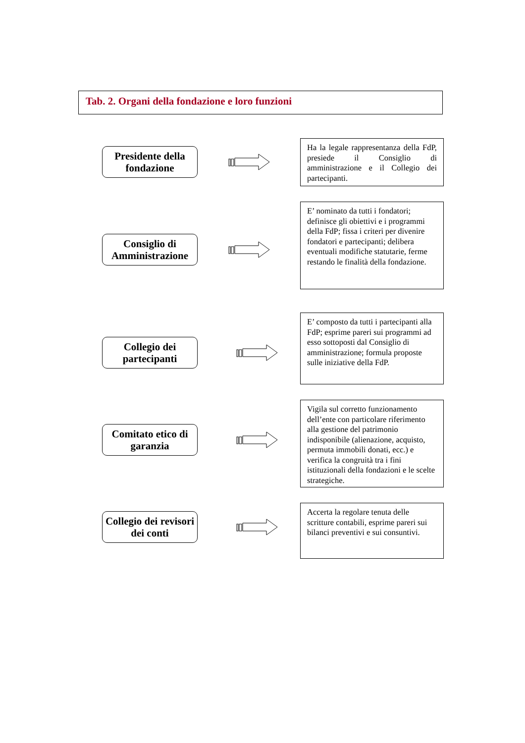Tab. 2. Organi della fondazione e loro funzioni
Presidente della fondazione
Ha la legale rappresentanza della FdP, presiede il Consiglio di amministrazione e il Collegio dei partecipanti.
Consiglio di Amministrazione
E’ nominato da tutti i fondatori; definisce gli obiettivi e i programmi della FdP; fissa i criteri per divenire fondatori e partecipanti; delibera eventuali modifiche statutarie, ferme restando le finalità della fondazione.
Collegio dei partecipanti
E’ composto da tutti i partecipanti alla FdP; esprime pareri sui programmi ad esso sottoposti dal Consiglio di amministrazione; formula proposte sulle iniziative della FdP.
Comitato etico di garanzia
Vigila sul corretto funzionamento dell’ente con particolare riferimento alla gestione del patrimonio indisponibile (alienazione, acquisto, permuta immobili donati, ecc.) e verifica la congruità tra i fini istituzionali della fondazioni e le scelte strategiche.
Collegio dei revisori dei conti
Accerta la regolare tenuta delle scritture contabili, esprime pareri sui bilanci preventivi e sui consuntivi.